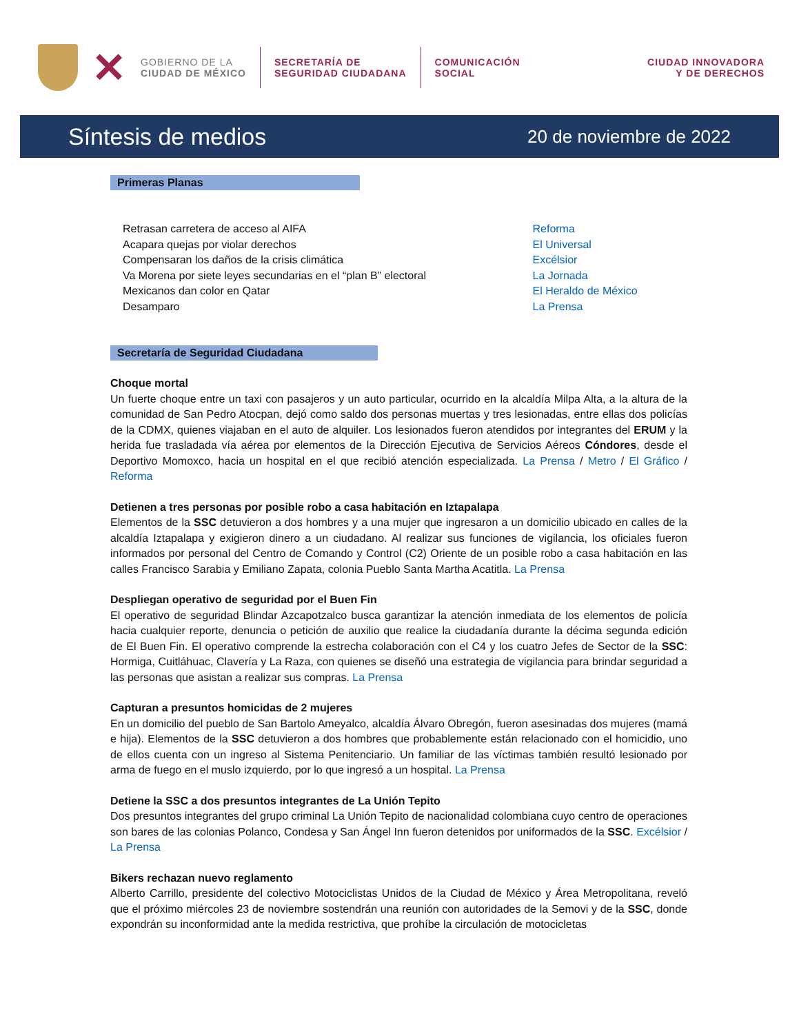✕
GOBIERNO DE LA
CIUDAD DE MÉXICO
SECRETARÍA DE
SEGURIDAD CIUDADANA
COMUNICACIÓN
SOCIAL
CIUDAD INNOVADORA
Y DE DERECHOS
Síntesis de medios 20 de noviembre de 2022
Primeras Planas
| Retrasan carretera de acceso al AIFA | Reforma |
| Acapara quejas por violar derechos | El Universal |
| Compensaran los daños de la crisis climática | Excélsior |
| Va Morena por siete leyes secundarias en el “plan B” electoral | La Jornada |
| Mexicanos dan color en Qatar | El Heraldo de México |
| Desamparo | La Prensa |
Secretaría de Seguridad Ciudadana
Choque mortal
Un fuerte choque entre un taxi con pasajeros y un auto particular, ocurrido en la alcaldía Milpa Alta, a la altura de la comunidad de San Pedro Atocpan, dejó como saldo dos personas muertas y tres lesionadas, entre ellas dos policías de la CDMX, quienes viajaban en el auto de alquiler. Los lesionados fueron atendidos por integrantes del ERUM y la herida fue trasladada vía aérea por elementos de la Dirección Ejecutiva de Servicios Aéreos Cóndores, desde el Deportivo Momoxco, hacia un hospital en el que recibió atención especializada. La Prensa / Metro / El Gráfico / Reforma
Detienen a tres personas por posible robo a casa habitación en Iztapalapa
Elementos de la SSC detuvieron a dos hombres y a una mujer que ingresaron a un domicilio ubicado en calles de la alcaldía Iztapalapa y exigieron dinero a un ciudadano. Al realizar sus funciones de vigilancia, los oficiales fueron informados por personal del Centro de Comando y Control (C2) Oriente de un posible robo a casa habitación en las calles Francisco Sarabia y Emiliano Zapata, colonia Pueblo Santa Martha Acatitla. La Prensa
Despliegan operativo de seguridad por el Buen Fin
El operativo de seguridad Blindar Azcapotzalco busca garantizar la atención inmediata de los elementos de policía hacia cualquier reporte, denuncia o petición de auxilio que realice la ciudadanía durante la décima segunda edición de El Buen Fin. El operativo comprende la estrecha colaboración con el C4 y los cuatro Jefes de Sector de la SSC: Hormiga, Cuitláhuac, Clavería y La Raza, con quienes se diseñó una estrategia de vigilancia para brindar seguridad a las personas que asistan a realizar sus compras. La Prensa
Capturan a presuntos homicidas de 2 mujeres
En un domicilio del pueblo de San Bartolo Ameyalco, alcaldía Álvaro Obregón, fueron asesinadas dos mujeres (mamá e hija). Elementos de la SSC detuvieron a dos hombres que probablemente están relacionado con el homicidio, uno de ellos cuenta con un ingreso al Sistema Penitenciario. Un familiar de las víctimas también resultó lesionado por arma de fuego en el muslo izquierdo, por lo que ingresó a un hospital. La Prensa
Detiene la SSC a dos presuntos integrantes de La Unión Tepito
Dos presuntos integrantes del grupo criminal La Unión Tepito de nacionalidad colombiana cuyo centro de operaciones son bares de las colonias Polanco, Condesa y San Ángel Inn fueron detenidos por uniformados de la SSC. Excélsior / La Prensa
Bikers rechazan nuevo reglamento
Alberto Carrillo, presidente del colectivo Motociclistas Unidos de la Ciudad de México y Área Metropolitana, reveló que el próximo miércoles 23 de noviembre sostendrán una reunión con autoridades de la Semovi y de la SSC, donde expondrán su inconformidad ante la medida restrictiva, que prohíbe la circulación de motocicletas